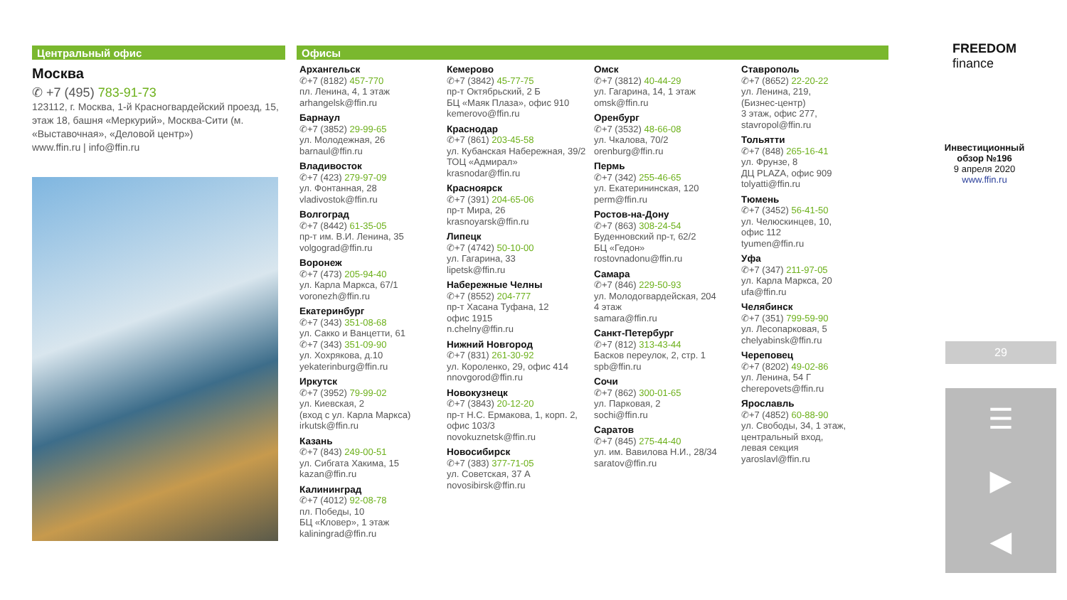Центральный офис
Москва
✆ +7 (495) 783-91-73
123112, г. Москва, 1-й Красногвардейский проезд, 15, этаж 18, башня «Меркурий», Москва-Сити (м. «Выставочная», «Деловой центр»)
www.ffin.ru | info@ffin.ru
Офисы
Архангельск
✆+7 (8182) 457-770
пл. Ленина, 4, 1 этаж
arhangelsk@ffin.ru
Барнаул
✆+7 (3852) 29-99-65
ул. Молодежная, 26
barnaul@ffin.ru
Владивосток
✆+7 (423) 279-97-09
ул. Фонтанная, 28
vladivostok@ffin.ru
Волгоград
✆+7 (8442) 61-35-05
пр-т им. В.И. Ленина, 35
volgograd@ffin.ru
Воронеж
✆+7 (473) 205-94-40
ул. Карла Маркса, 67/1
voronezh@ffin.ru
Екатеринбург
✆+7 (343) 351-08-68
ул. Сакко и Ванцетти, 61
✆+7 (343) 351-09-90
ул. Хохрякова, д.10
yekaterinburg@ffin.ru
Иркутск
✆+7 (3952) 79-99-02
ул. Киевская, 2
(вход с ул. Карла Маркса)
irkutsk@ffin.ru
Казань
✆+7 (843) 249-00-51
ул. Сибгата Хакима, 15
kazan@ffin.ru
Калининград
✆+7 (4012) 92-08-78
пл. Победы, 10
БЦ «Кловер», 1 этаж
kaliningrad@ffin.ru
Кемерово
✆+7 (3842) 45-77-75
пр-т Октябрьский, 2 Б
БЦ «Маяк Плаза», офис 910
kemerovo@ffin.ru
Краснодар
✆+7 (861) 203-45-58
ул. Кубанская Набережная, 39/2
ТОЦ «Адмирал»
krasnodar@ffin.ru
Красноярск
✆+7 (391) 204-65-06
пр-т Мира, 26
krasnoyarsk@ffin.ru
Липецк
✆+7 (4742) 50-10-00
ул. Гагарина, 33
lipetsk@ffin.ru
Набережные Челны
✆+7 (8552) 204-777
пр-т Хасана Туфана, 12
офис 1915
n.chelny@ffin.ru
Нижний Новгород
✆+7 (831) 261-30-92
ул. Короленко, 29, офис 414
nnovgorod@ffin.ru
Новокузнецк
✆+7 (3843) 20-12-20
пр-т Н.С. Ермакова, 1, корп. 2, офис 103/3
novokuznetsk@ffin.ru
Новосибирск
✆+7 (383) 377-71-05
ул. Советская, 37 А
novosibirsk@ffin.ru
Омск
✆+7 (3812) 40-44-29
ул. Гагарина, 14, 1 этаж
omsk@ffin.ru
Оренбург
✆+7 (3532) 48-66-08
ул. Чкалова, 70/2
orenburg@ffin.ru
Пермь
✆+7 (342) 255-46-65
ул. Екатерининская, 120
perm@ffin.ru
Ростов-на-Дону
✆+7 (863) 308-24-54
Буденновский пр-т, 62/2
БЦ «Гедон»
rostovnadonu@ffin.ru
Самара
✆+7 (846) 229-50-93
ул. Молодогвардейская, 204
4 этаж
samara@ffin.ru
Санкт-Петербург
✆+7 (812) 313-43-44
Басков переулок, 2, стр. 1
spb@ffin.ru
Сочи
✆+7 (862) 300-01-65
ул. Парковая, 2
sochi@ffin.ru
Саратов
✆+7 (845) 275-44-40
ул. им. Вавилова Н.И., 28/34
saratov@ffin.ru
Ставрополь
✆+7 (8652) 22-20-22
ул. Ленина, 219,
(Бизнес-центр)
3 этаж, офис 277,
stavropol@ffin.ru
Тольятти
✆+7 (848) 265-16-41
ул. Фрунзе, 8
ДЦ PLAZA, офис 909
tolyatti@ffin.ru
Тюмень
✆+7 (3452) 56-41-50
ул. Челюскинцев, 10,
офис 112
tyumen@ffin.ru
Уфа
✆+7 (347) 211-97-05
ул. Карла Маркса, 20
ufa@ffin.ru
Челябинск
✆+7 (351) 799-59-90
ул. Лесопарковая, 5
chelyabinsk@ffin.ru
Череповец
✆+7 (8202) 49-02-86
ул. Ленина, 54 Г
cherepovets@ffin.ru
Ярославль
✆+7 (4852) 60-88-90
ул. Свободы, 34, 1 этаж,
центральный вход,
левая секция
yaroslavl@ffin.ru
FREEDOM
finance
Инвестиционный
обзор №196
9 апреля 2020
www.ffin.ru
29
☰
▶
◀